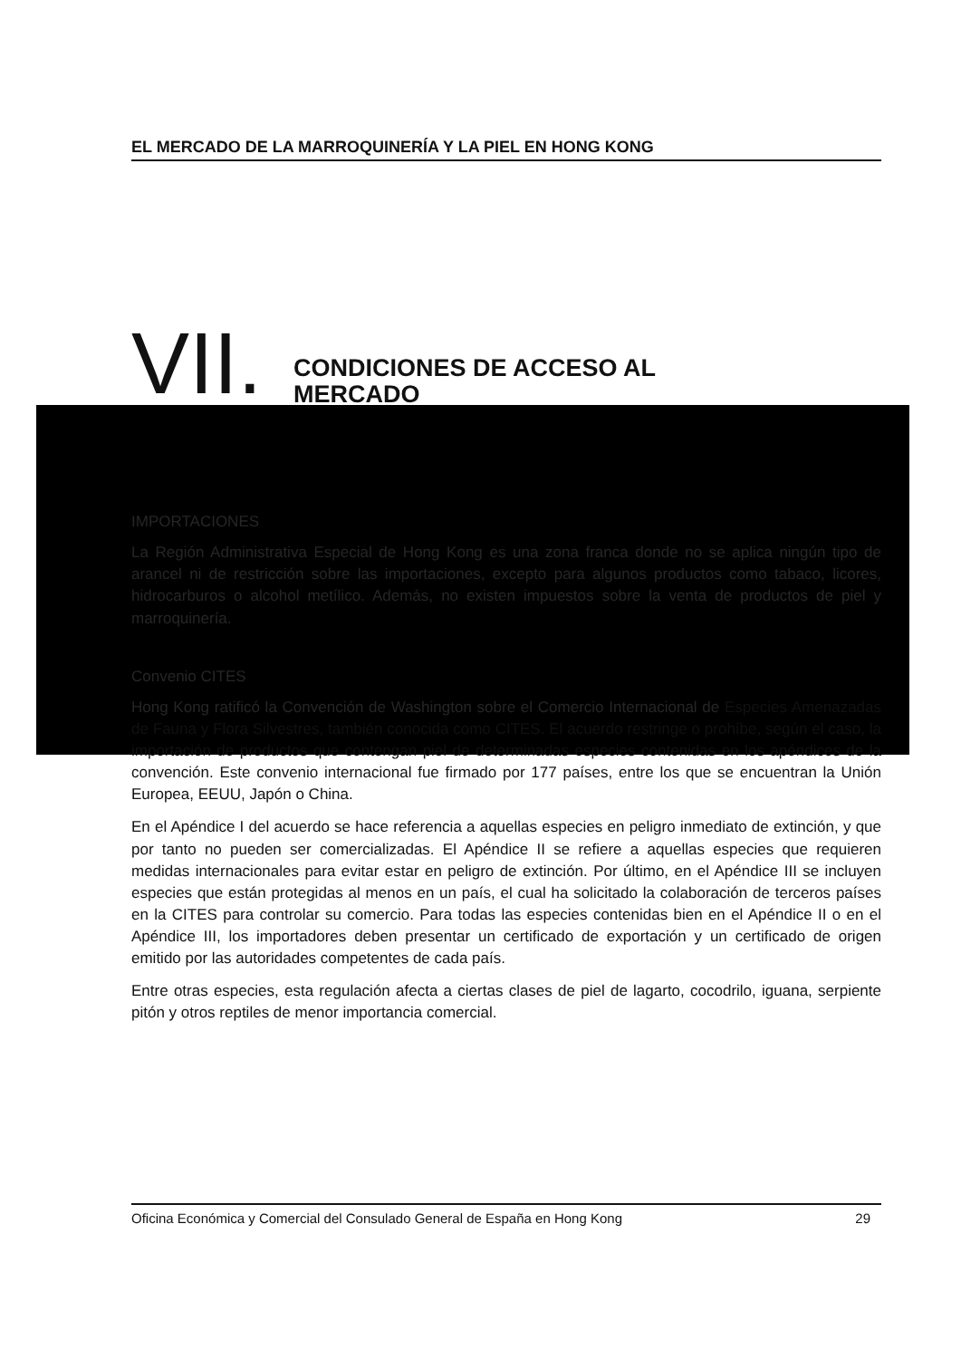EL MERCADO DE LA MARROQUINERÍA Y LA PIEL EN HONG KONG
VII. CONDICIONES DE ACCESO AL
MERCADO
IMPORTACIONES
La Región Administrativa Especial de Hong Kong es una zona franca donde no se aplica ningún tipo de arancel ni de restricción sobre las importaciones, excepto para algunos productos como tabaco, licores, hidrocarburos o alcohol metílico. Además, no existen impuestos sobre la venta de productos de piel y marroquinería.
Convenio CITES
Hong Kong ratificó la Convención de Washington sobre el Comercio Internacional de Especies Amenazadas de Fauna y Flora Silvestres, también conocida como CITES. El acuerdo restringe o prohíbe, según el caso, la importación de productos que contengan piel de determinadas especies contenidas en los apéndices de la convención. Este convenio internacional fue firmado por 177 países, entre los que se encuentran la Unión Europea, EEUU, Japón o China.
En el Apéndice I del acuerdo se hace referencia a aquellas especies en peligro inmediato de extinción, y que por tanto no pueden ser comercializadas. El Apéndice II se refiere a aquellas especies que requieren medidas internacionales para evitar estar en peligro de extinción. Por último, en el Apéndice III se incluyen especies que están protegidas al menos en un país, el cual ha solicitado la colaboración de terceros países en la CITES para controlar su comercio. Para todas las especies contenidas bien en el Apéndice II o en el Apéndice III, los importadores deben presentar un certificado de exportación y un certificado de origen emitido por las autoridades competentes de cada país.
Entre otras especies, esta regulación afecta a ciertas clases de piel de lagarto, cocodrilo, iguana, serpiente pitón y otros reptiles de menor importancia comercial.
Oficina Económica y Comercial del Consulado General de España en Hong Kong 29